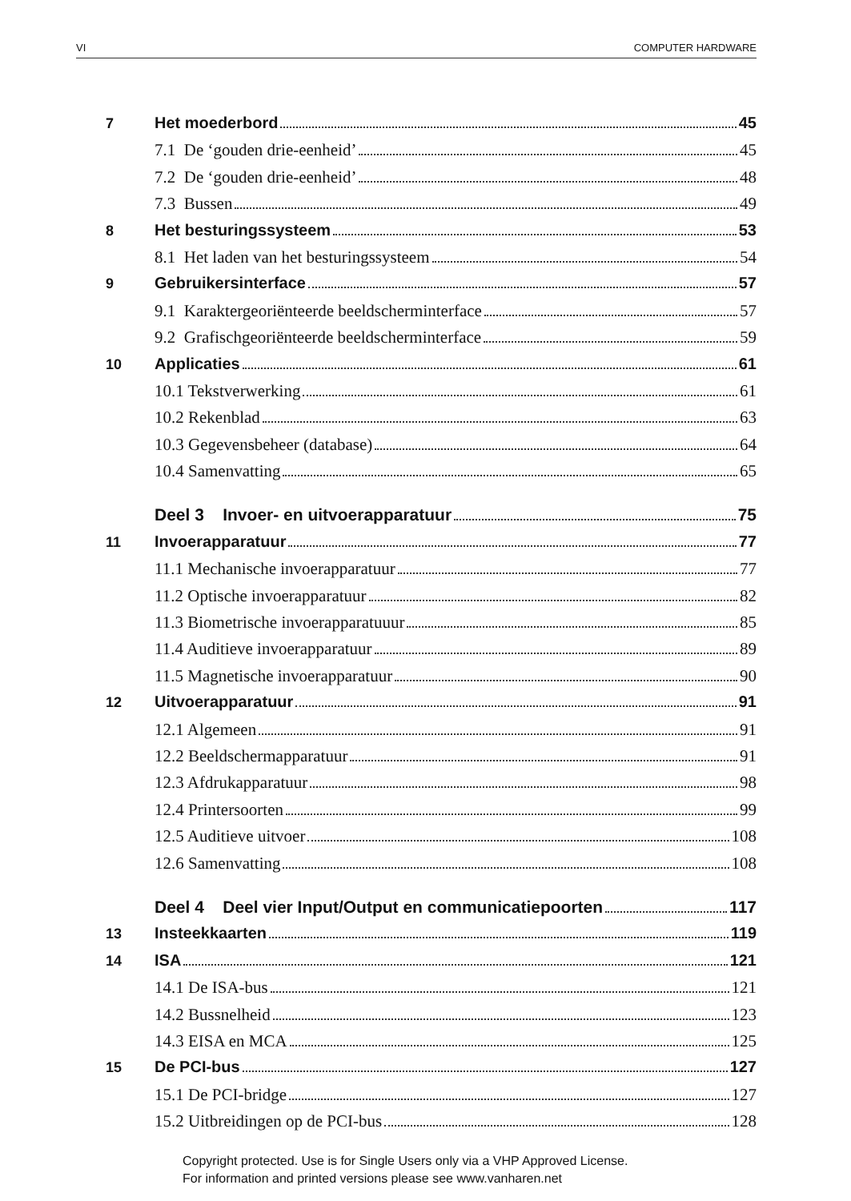VI COMPUTER HARDWARE
7 Het moederbord 45
7.1 De ‘gouden drie-eenheid’ 45
7.2 De ‘gouden drie-eenheid’ 48
7.3 Bussen 49
8 Het besturingssysteem 53
8.1 Het laden van het besturingssysteem 54
9 Gebruikersinterface 57
9.1 Karaktergeoriënteerde beeldscherminterface 57
9.2 Grafischgeoriënteerde beeldscherminterface 59
10 Applicaties 61
10.1 Tekstverwerking 61
10.2 Rekenblad 63
10.3 Gegevensbeheer (database) 64
10.4 Samenvatting 65
Deel 3 Invoer- en uitvoerapparatuur 75
11 Invoerapparatuur 77
11.1 Mechanische invoerapparatuur 77
11.2 Optische invoerapparatuur 82
11.3 Biometrische invoerapparatuuur 85
11.4 Auditieve invoerapparatuur 89
11.5 Magnetische invoerapparatuur 90
12 Uitvoerapparatuur 91
12.1 Algemeen 91
12.2 Beeldschermapparatuur 91
12.3 Afdrukapparatuur 98
12.4 Printersoorten 99
12.5 Auditieve uitvoer 108
12.6 Samenvatting 108
Deel 4 Deel vier Input/Output en communicatiepoorten 117
13 Insteekkaarten 119
14 ISA 121
14.1 De ISA-bus 121
14.2 Bussnelheid 123
14.3 EISA en MCA 125
15 De PCI-bus 127
15.1 De PCI-bridge 127
15.2 Uitbreidingen op de PCI-bus 128
Copyright protected. Use is for Single Users only via a VHP Approved License.
For information and printed versions please see www.vanharen.net